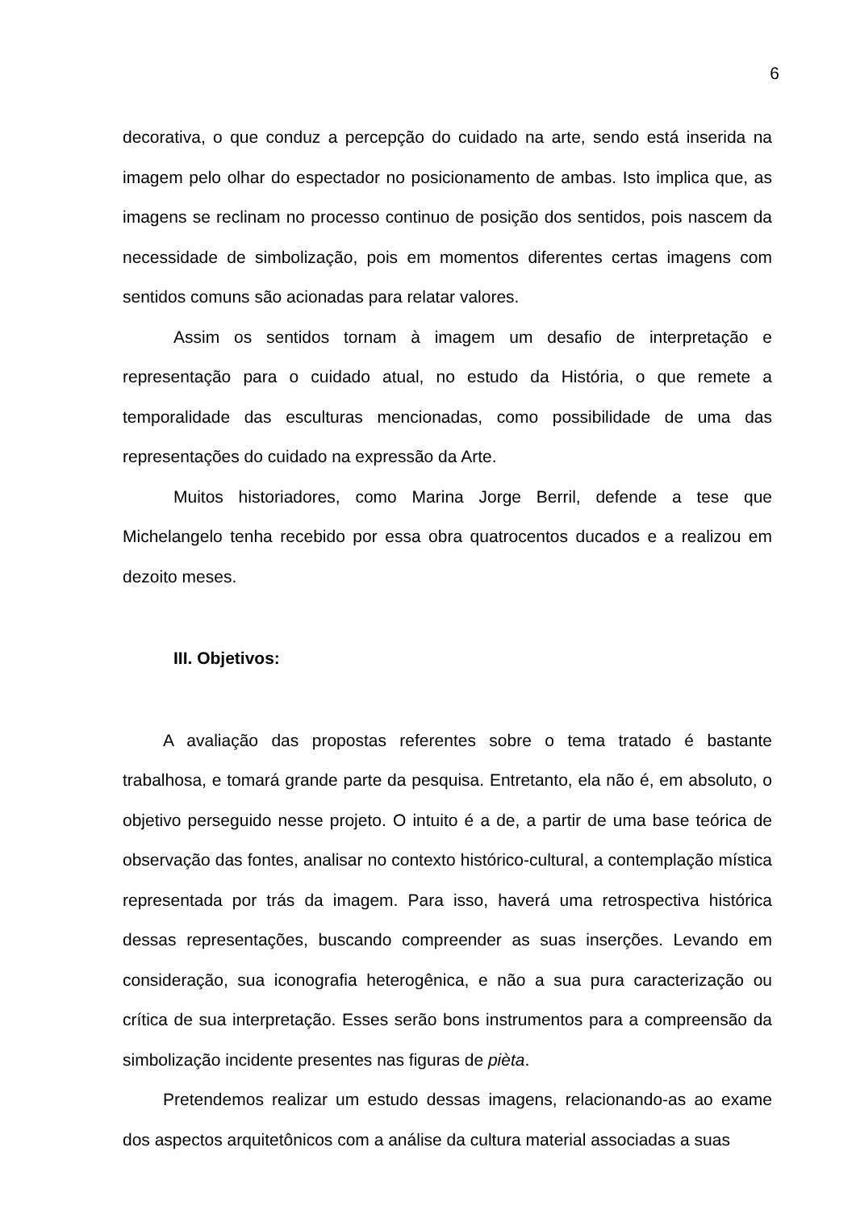6
decorativa, o que conduz a percepção do cuidado na arte, sendo está inserida na imagem pelo olhar do espectador no posicionamento de ambas. Isto implica que, as imagens se reclinam no processo continuo de posição dos sentidos, pois nascem da necessidade de simbolização, pois em momentos diferentes certas imagens com sentidos comuns são acionadas para relatar valores.
Assim os sentidos tornam à imagem um desafio de interpretação e representação para o cuidado atual, no estudo da História, o que remete a temporalidade das esculturas mencionadas, como possibilidade de uma das representações do cuidado na expressão da Arte.
Muitos historiadores, como Marina Jorge Berril, defende a tese que Michelangelo tenha recebido por essa obra quatrocentos ducados e a realizou em dezoito meses.
III. Objetivos:
A avaliação das propostas referentes sobre o tema tratado é bastante trabalhosa, e tomará grande parte da pesquisa. Entretanto, ela não é, em absoluto, o objetivo perseguido nesse projeto. O intuito é a de, a partir de uma base teórica de observação das fontes, analisar no contexto histórico-cultural, a contemplação mística representada por trás da imagem. Para isso, haverá uma retrospectiva histórica dessas representações, buscando compreender as suas inserções. Levando em consideração, sua iconografia heterogênica, e não a sua pura caracterização ou crítica de sua interpretação. Esses serão bons instrumentos para a compreensão da simbolização incidente presentes nas figuras de pièta.
Pretendemos realizar um estudo dessas imagens, relacionando-as ao exame dos aspectos arquitetônicos com a análise da cultura material associadas a suas